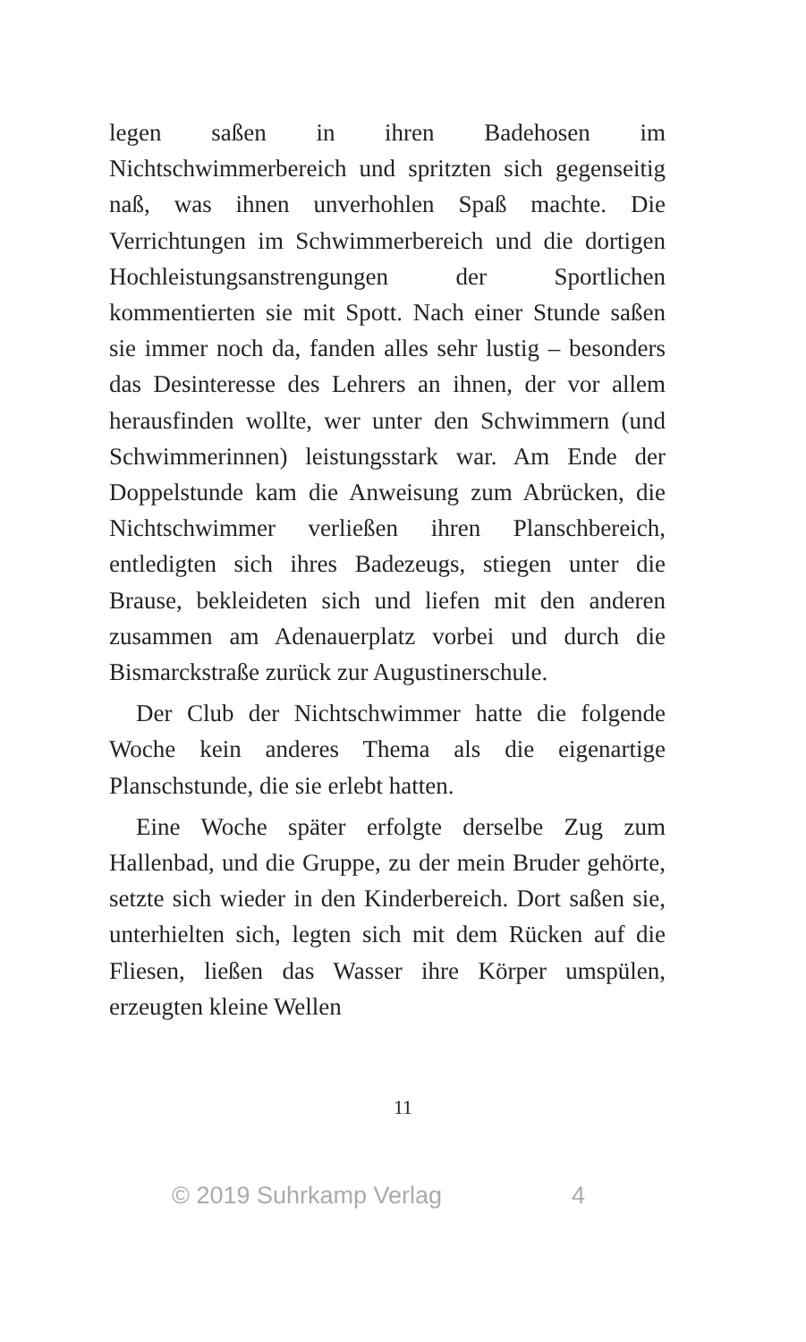legen saßen in ihren Badehosen im Nichtschwimmerbereich und spritzten sich gegenseitig naß, was ihnen unverhohlen Spaß machte. Die Verrichtungen im Schwimmerbereich und die dortigen Hochleistungsanstrengungen der Sportlichen kommentierten sie mit Spott. Nach einer Stunde saßen sie immer noch da, fanden alles sehr lustig – besonders das Desinteresse des Lehrers an ihnen, der vor allem herausfinden wollte, wer unter den Schwimmern (und Schwimmerinnen) leistungsstark war. Am Ende der Doppelstunde kam die Anweisung zum Abrücken, die Nichtschwimmer verließen ihren Planschbereich, entledigten sich ihres Badezeugs, stiegen unter die Brause, bekleideten sich und liefen mit den anderen zusammen am Adenauerplatz vorbei und durch die Bismarckstraße zurück zur Augustinerschule.
Der Club der Nichtschwimmer hatte die folgende Woche kein anderes Thema als die eigenartige Planschstunde, die sie erlebt hatten.
Eine Woche später erfolgte derselbe Zug zum Hallenbad, und die Gruppe, zu der mein Bruder gehörte, setzte sich wieder in den Kinderbereich. Dort saßen sie, unterhielten sich, legten sich mit dem Rücken auf die Fliesen, ließen das Wasser ihre Körper umspülen, erzeugten kleine Wellen
11
© 2019 Suhrkamp Verlag 4